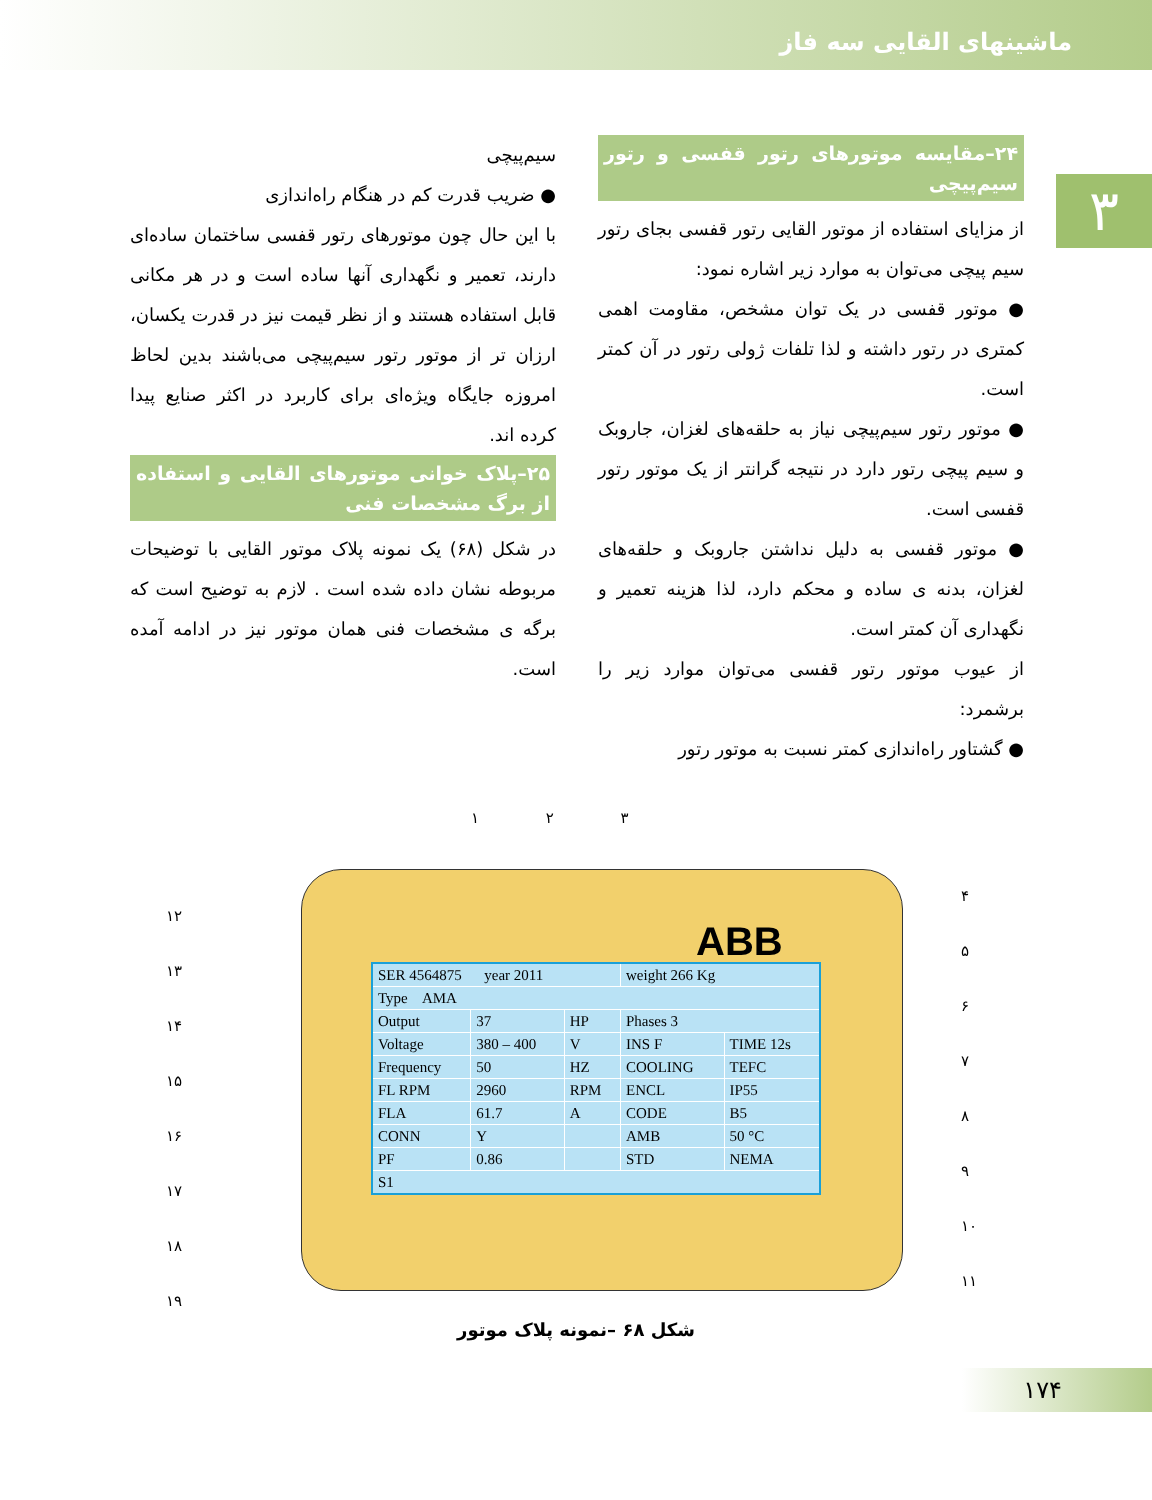ماشینهای القایی سه فاز
۳
۲۴–مقایسه موتورهای رتور قفسی و رتور سیم‌پیچی
از مزایای استفاده از موتور القایی رتور قفسی بجای رتور سیم پیچی می‌توان به موارد زیر اشاره نمود:
● موتور قفسی در یک توان مشخص، مقاومت اهمی کمتری در رتور داشته و لذا تلفات ژولی رتور در آن کمتر است.
● موتور رتور سیم‌پیچی نیاز به حلقه‌های لغزان، جاروبک و سیم پیچی رتور دارد در نتیجه گرانتر از یک موتور رتور قفسی است.
● موتور قفسی به دلیل نداشتن جاروبک و حلقه‌های لغزان، بدنه ی ساده و محکم دارد، لذا هزینه تعمیر و نگهداری آن کمتر است.
از عیوب موتور رتور قفسی می‌توان موارد زیر را برشمرد:
● گشتاور راه‌اندازی کمتر نسبت به موتور رتور
سیم‌پیچی
● ضریب قدرت کم در هنگام راه‌اندازی
با این حال چون موتورهای رتور قفسی ساختمان ساده‌ای دارند، تعمیر و نگهداری آنها ساده است و در هر مکانی قابل استفاده هستند و از نظر قیمت نیز در قدرت یکسان، ارزان تر از موتور رتور سیم‌پیچی می‌باشند بدین لحاظ امروزه جایگاه ویژه‌ای برای کاربرد در اکثر صنایع پیدا کرده اند.
۲۵–پلاک خوانی موتورهای القایی و استفاده از برگ مشخصات فنی
در شکل (۶۸) یک نمونه پلاک موتور القایی با توضیحات مربوطه نشان داده شده است . لازم به توضیح است که برگه ی مشخصات فنی همان موتور نیز در ادامه آمده است.
۱ ۲ ۳
ABB
| SER 4564875 year 2011 | | | weight 266 Kg | |
| Type AMA | | | | |
| Output | 37 | HP | Phases 3 | |
| Voltage | 380 – 400 | V | INS F | TIME 12s |
| Frequency | 50 | HZ | COOLING | TEFC |
| FL RPM | 2960 | RPM | ENCL | IP55 |
| FLA | 61.7 | A | CODE | B5 |
| CONN | Y | | AMB | 50 °C |
| PF | 0.86 | | STD | NEMA |
| S1 | | | | |
۱۲
۱۳
۱۴
۱۵
۱۶
۱۷
۱۸
۱۹
۴
۵
۶
۷
۸
۹
۱۰
۱۱
شکل ۶۸ –نمونه پلاک موتور
۱۷۴